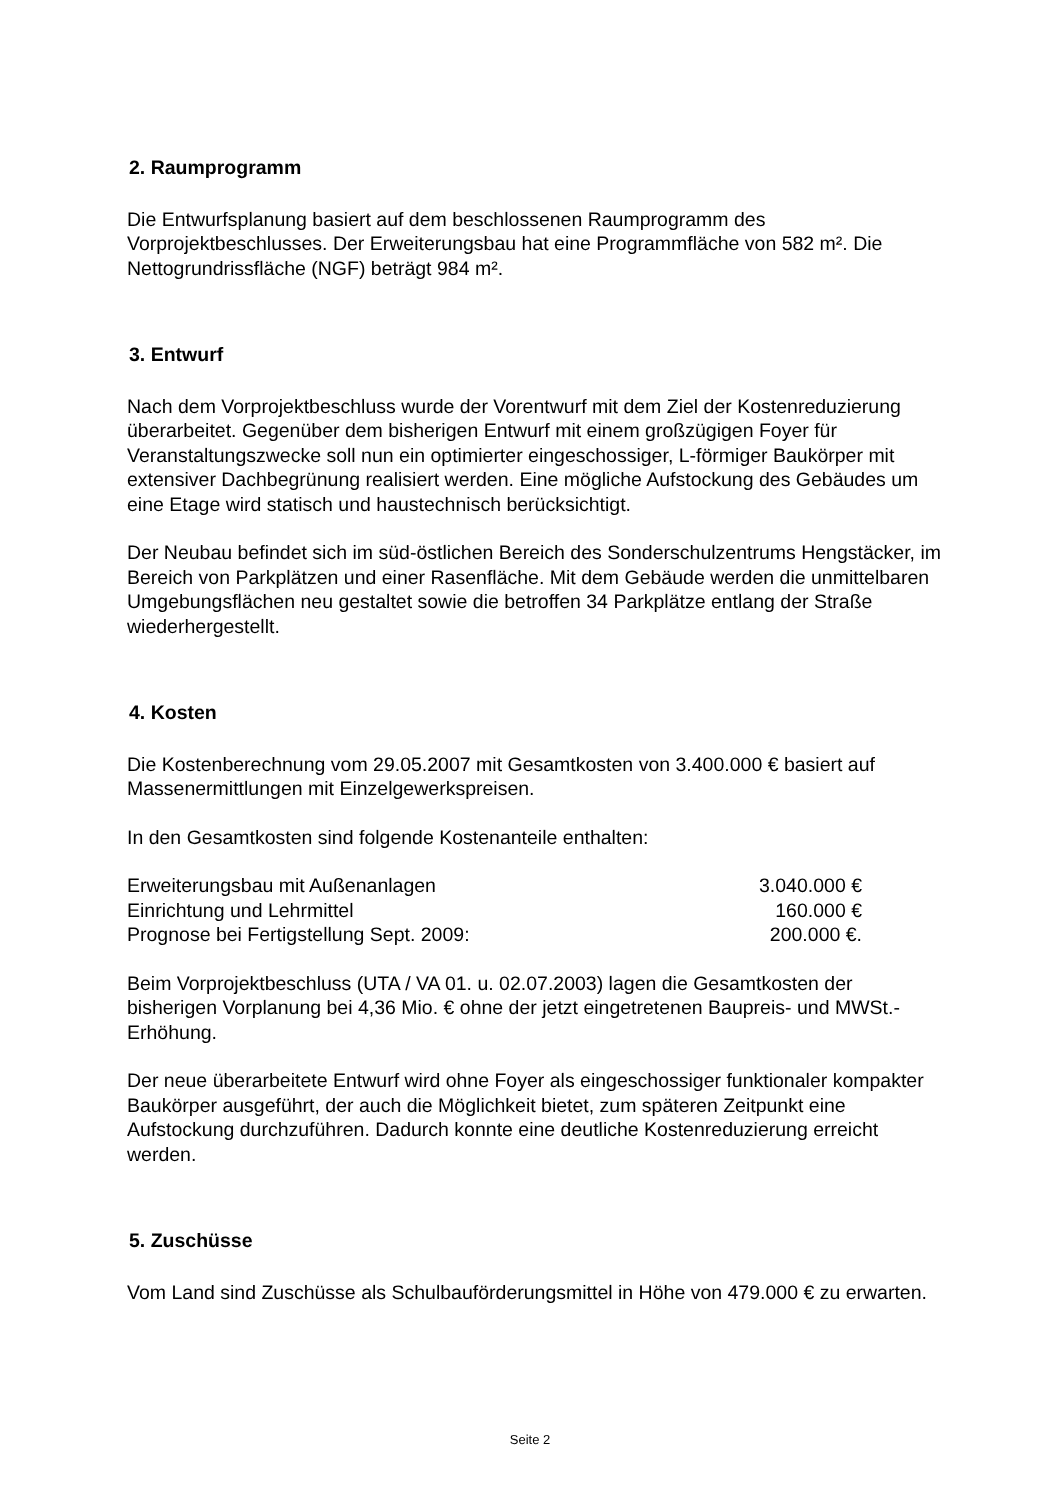2. Raumprogramm
Die Entwurfsplanung basiert auf dem beschlossenen Raumprogramm des Vorprojektbeschlusses. Der Erweiterungsbau hat eine Programmfläche von 582 m². Die Nettogrundrissfläche (NGF) beträgt 984 m².
3. Entwurf
Nach dem Vorprojektbeschluss wurde der Vorentwurf mit dem Ziel der Kostenreduzierung überarbeitet. Gegenüber dem bisherigen Entwurf mit einem großzügigen Foyer für Veranstaltungszwecke soll nun ein optimierter eingeschossiger, L-förmiger Baukörper mit extensiver Dachbegrünung realisiert werden. Eine mögliche Aufstockung des Gebäudes um eine Etage wird statisch und haustechnisch berücksichtigt.
Der Neubau befindet sich im süd-östlichen Bereich des Sonderschulzentrums Hengstäcker, im Bereich von Parkplätzen und einer Rasenfläche. Mit dem Gebäude werden die unmittelbaren Umgebungsflächen neu gestaltet sowie die betroffen 34 Parkplätze entlang der Straße wiederhergestellt.
4. Kosten
Die Kostenberechnung vom 29.05.2007 mit Gesamtkosten von 3.400.000 € basiert auf Massenermittlungen mit Einzelgewerkspreisen.
In den Gesamtkosten sind folgende Kostenanteile enthalten:
| Erweiterungsbau mit Außenanlagen | 3.040.000 € |
| Einrichtung und Lehrmittel | 160.000 € |
| Prognose bei Fertigstellung Sept. 2009: | 200.000 €. |
Beim Vorprojektbeschluss (UTA / VA 01. u. 02.07.2003) lagen die Gesamtkosten der bisherigen Vorplanung bei 4,36 Mio. € ohne der jetzt eingetretenen Baupreis- und MWSt.-Erhöhung.
Der neue überarbeitete Entwurf wird ohne Foyer als eingeschossiger funktionaler kompakter Baukörper ausgeführt, der auch die Möglichkeit bietet, zum späteren Zeitpunkt eine Aufstockung durchzuführen. Dadurch konnte eine deutliche Kostenreduzierung erreicht werden.
5. Zuschüsse
Vom Land sind Zuschüsse als Schulbauförderungsmittel in Höhe von 479.000 € zu erwarten.
Seite 2